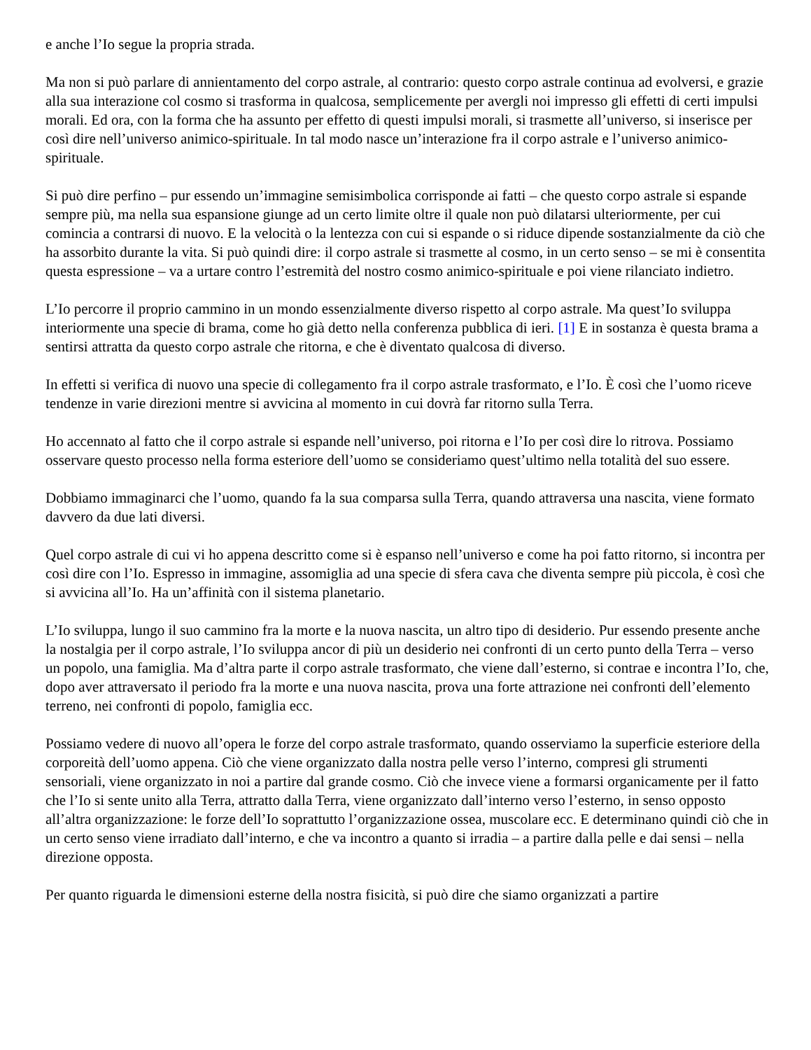e anche l’Io segue la propria strada.
Ma non si può parlare di annientamento del corpo astrale, al contrario: questo corpo astrale continua ad evolversi, e grazie alla sua interazione col cosmo si trasforma in qualcosa, semplicemente per avergli noi impresso gli effetti di certi impulsi morali. Ed ora, con la forma che ha assunto per effetto di questi impulsi morali, si trasmette all’universo, si inserisce per così dire nell’universo animico-spirituale. In tal modo nasce un’interazione fra il corpo astrale e l’universo animico-spirituale.
Si può dire perfino – pur essendo un’immagine semisimbolica corrisponde ai fatti – che questo corpo astrale si espande sempre più, ma nella sua espansione giunge ad un certo limite oltre il quale non può dilatarsi ulteriormente, per cui comincia a contrarsi di nuovo. E la velocità o la lentezza con cui si espande o si riduce dipende sostanzialmente da ciò che ha assorbito durante la vita. Si può quindi dire: il corpo astrale si trasmette al cosmo, in un certo senso – se mi è consentita questa espressione – va a urtare contro l’estremità del nostro cosmo animico-spirituale e poi viene rilanciato indietro.
L’Io percorre il proprio cammino in un mondo essenzialmente diverso rispetto al corpo astrale. Ma quest’Io sviluppa interiormente una specie di brama, come ho già detto nella conferenza pubblica di ieri. [1] E in sostanza è questa brama a sentirsi attratta da questo corpo astrale che ritorna, e che è diventato qualcosa di diverso.
In effetti si verifica di nuovo una specie di collegamento fra il corpo astrale trasformato, e l’Io. È così che l’uomo riceve tendenze in varie direzioni mentre si avvicina al momento in cui dovrà far ritorno sulla Terra.
Ho accennato al fatto che il corpo astrale si espande nell’universo, poi ritorna e l’Io per così dire lo ritrova. Possiamo osservare questo processo nella forma esteriore dell’uomo se consideriamo quest’ultimo nella totalità del suo essere.
Dobbiamo immaginarci che l’uomo, quando fa la sua comparsa sulla Terra, quando attraversa una nascita, viene formato davvero da due lati diversi.
Quel corpo astrale di cui vi ho appena descritto come si è espanso nell’universo e come ha poi fatto ritorno, si incontra per così dire con l’Io. Espresso in immagine, assomiglia ad una specie di sfera cava che diventa sempre più piccola, è così che si avvicina all’Io. Ha un’affinità con il sistema planetario.
L’Io sviluppa, lungo il suo cammino fra la morte e la nuova nascita, un altro tipo di desiderio. Pur essendo presente anche la nostalgia per il corpo astrale, l’Io sviluppa ancor di più un desiderio nei confronti di un certo punto della Terra – verso un popolo, una famiglia. Ma d’altra parte il corpo astrale trasformato, che viene dall’esterno, si contrae e incontra l’Io, che, dopo aver attraversato il periodo fra la morte e una nuova nascita, prova una forte attrazione nei confronti dell’elemento terreno, nei confronti di popolo, famiglia ecc.
Possiamo vedere di nuovo all’opera le forze del corpo astrale trasformato, quando osserviamo la superficie esteriore della corporeità dell’uomo appena. Ciò che viene organizzato dalla nostra pelle verso l’interno, compresi gli strumenti sensoriali, viene organizzato in noi a partire dal grande cosmo. Ciò che invece viene a formarsi organicamente per il fatto che l’Io si sente unito alla Terra, attratto dalla Terra, viene organizzato dall’interno verso l’esterno, in senso opposto all’altra organizzazione: le forze dell’Io soprattutto l’organizzazione ossea, muscolare ecc. E determinano quindi ciò che in un certo senso viene irradiato dall’interno, e che va incontro a quanto si irradia – a partire dalla pelle e dai sensi – nella direzione opposta.
Per quanto riguarda le dimensioni esterne della nostra fisicità, si può dire che siamo organizzati a partire